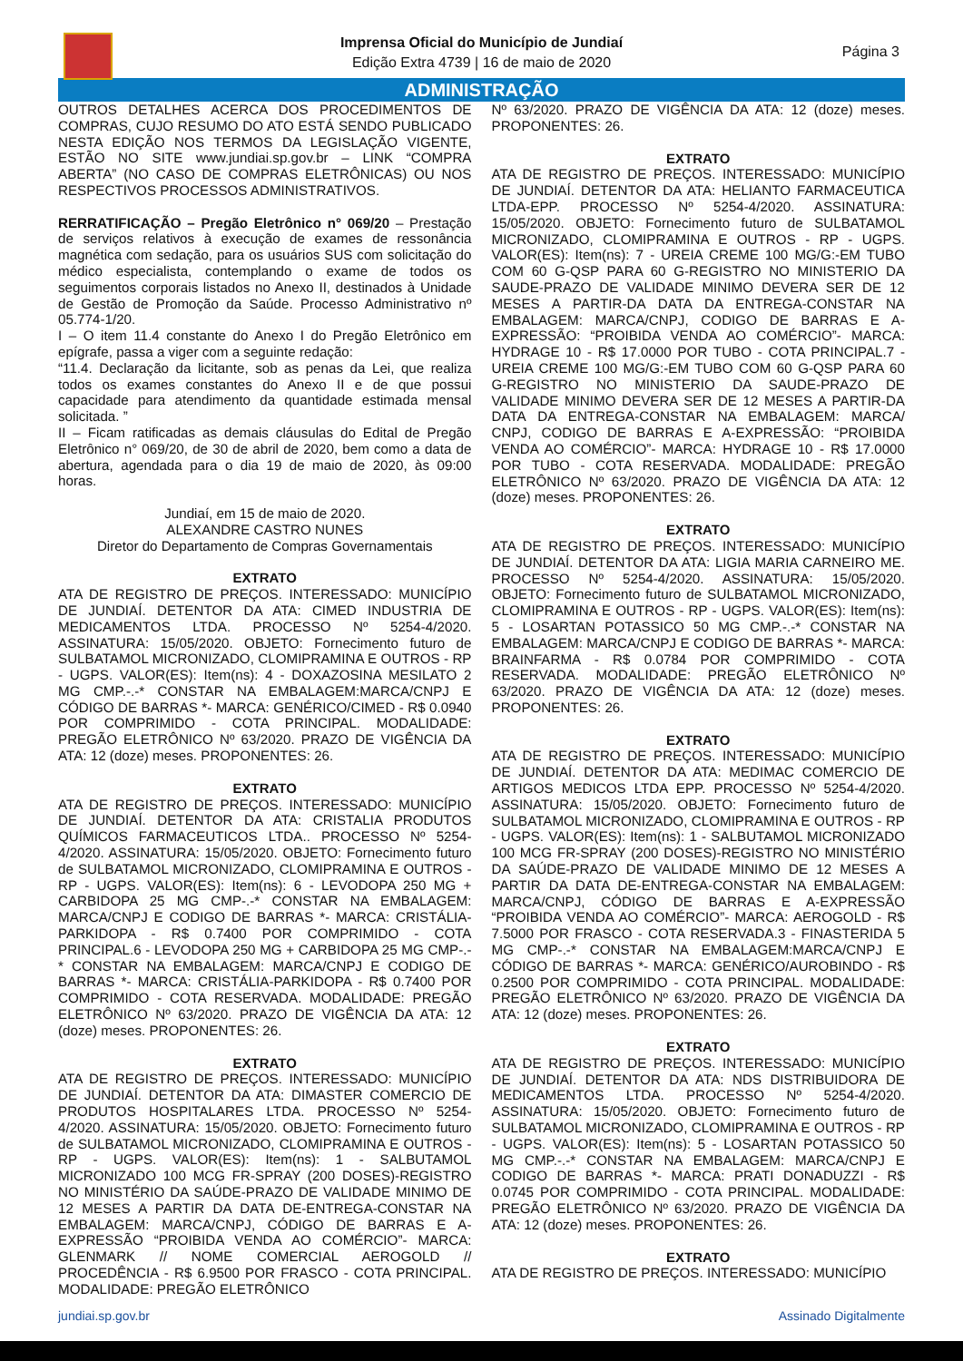Imprensa Oficial do Município de Jundiaí
Edição Extra 4739 | 16 de maio de 2020
Página 3
ADMINISTRAÇÃO
OUTROS DETALHES ACERCA DOS PROCEDIMENTOS DE COMPRAS, CUJO RESUMO DO ATO ESTÁ SENDO PUBLICADO NESTA EDIÇÃO NOS TERMOS DA LEGISLAÇÃO VIGENTE, ESTÃO NO SITE www.jundiai.sp.gov.br – LINK “COMPRA ABERTA” (NO CASO DE COMPRAS ELETRÔNICAS) OU NOS RESPECTIVOS PROCESSOS ADMINISTRATIVOS.
RERRATIFICAÇÃO – Pregão Eletrônico n° 069/20 – Prestação de serviços relativos à execução de exames de ressonância magnética com sedação, para os usuários SUS com solicitação do médico especialista, contemplando o exame de todos os seguimentos corporais listados no Anexo II, destinados à Unidade de Gestão de Promoção da Saúde. Processo Administrativo nº 05.774-1/20.
I – O item 11.4 constante do Anexo I do Pregão Eletrônico em epígrafe, passa a viger com a seguinte redação:
“11.4. Declaração da licitante, sob as penas da Lei, que realiza todos os exames constantes do Anexo II e de que possui capacidade para atendimento da quantidade estimada mensal solicitada. ”
II – Ficam ratificadas as demais cláusulas do Edital de Pregão Eletrônico n° 069/20, de 30 de abril de 2020, bem como a data de abertura, agendada para o dia 19 de maio de 2020, às 09:00 horas.
Jundiaí, em 15 de maio de 2020.
ALEXANDRE CASTRO NUNES
Diretor do Departamento de Compras Governamentais
EXTRATO
ATA DE REGISTRO DE PREÇOS. INTERESSADO: MUNICÍPIO DE JUNDIAÍ. DETENTOR DA ATA: CIMED INDUSTRIA DE MEDICAMENTOS LTDA. PROCESSO Nº 5254-4/2020. ASSINATURA: 15/05/2020. OBJETO: Fornecimento futuro de SULBATAMOL MICRONIZADO, CLOMIPRAMINA E OUTROS - RP - UGPS. VALOR(ES): Item(ns): 4 - DOXAZOSINA MESILATO 2 MG CMP.-.-* CONSTAR NA EMBALAGEM:MARCA/CNPJ E CÓDIGO DE BARRAS *- MARCA: GENÉRICO/CIMED - R$ 0.0940 POR COMPRIMIDO - COTA PRINCIPAL. MODALIDADE: PREGÃO ELETRÔNICO Nº 63/2020. PRAZO DE VIGÊNCIA DA ATA: 12 (doze) meses. PROPONENTES: 26.
EXTRATO
ATA DE REGISTRO DE PREÇOS. INTERESSADO: MUNICÍPIO DE JUNDIAÍ. DETENTOR DA ATA: CRISTALIA PRODUTOS QUÍMICOS FARMACEUTICOS LTDA.. PROCESSO Nº 5254-4/2020. ASSINATURA: 15/05/2020. OBJETO: Fornecimento futuro de SULBATAMOL MICRONIZADO, CLOMIPRAMINA E OUTROS - RP - UGPS. VALOR(ES): Item(ns): 6 - LEVODOPA 250 MG + CARBIDOPA 25 MG CMP-.-* CONSTAR NA EMBALAGEM: MARCA/CNPJ E CODIGO DE BARRAS *- MARCA: CRISTÁLIA-PARKIDOPA - R$ 0.7400 POR COMPRIMIDO - COTA PRINCIPAL.6 - LEVODOPA 250 MG + CARBIDOPA 25 MG CMP-.-* CONSTAR NA EMBALAGEM: MARCA/CNPJ E CODIGO DE BARRAS *- MARCA: CRISTÁLIA-PARKIDOPA - R$ 0.7400 POR COMPRIMIDO - COTA RESERVADA. MODALIDADE: PREGÃO ELETRÔNICO Nº 63/2020. PRAZO DE VIGÊNCIA DA ATA: 12 (doze) meses. PROPONENTES: 26.
EXTRATO
ATA DE REGISTRO DE PREÇOS. INTERESSADO: MUNICÍPIO DE JUNDIAÍ. DETENTOR DA ATA: DIMASTER COMERCIO DE PRODUTOS HOSPITALARES LTDA. PROCESSO Nº 5254-4/2020. ASSINATURA: 15/05/2020. OBJETO: Fornecimento futuro de SULBATAMOL MICRONIZADO, CLOMIPRAMINA E OUTROS - RP - UGPS. VALOR(ES): Item(ns): 1 - SALBUTAMOL MICRONIZADO 100 MCG FR-SPRAY (200 DOSES)-REGISTRO NO MINISTÉRIO DA SAÚDE-PRAZO DE VALIDADE MINIMO DE 12 MESES A PARTIR DA DATA DE-ENTREGA-CONSTAR NA EMBALAGEM: MARCA/CNPJ, CÓDIGO DE BARRAS E A-EXPRESSÃO “PROIBIDA VENDA AO COMÉRCIO”- MARCA: GLENMARK // NOME COMERCIAL AEROGOLD // PROCEDÊNCIA - R$ 6.9500 POR FRASCO - COTA PRINCIPAL. MODALIDADE: PREGÃO ELETRÔNICO
Nº 63/2020. PRAZO DE VIGÊNCIA DA ATA: 12 (doze) meses. PROPONENTES: 26.
EXTRATO
ATA DE REGISTRO DE PREÇOS. INTERESSADO: MUNICÍPIO DE JUNDIAÍ. DETENTOR DA ATA: HELIANTO FARMACEUTICA LTDA-EPP. PROCESSO Nº 5254-4/2020. ASSINATURA: 15/05/2020. OBJETO: Fornecimento futuro de SULBATAMOL MICRONIZADO, CLOMIPRAMINA E OUTROS - RP - UGPS. VALOR(ES): Item(ns): 7 - UREIA CREME 100 MG/G:-EM TUBO COM 60 G-QSP PARA 60 G-REGISTRO NO MINISTERIO DA SAUDE-PRAZO DE VALIDADE MINIMO DEVERA SER DE 12 MESES A PARTIR-DA DATA DA ENTREGA-CONSTAR NA EMBALAGEM: MARCA/CNPJ, CODIGO DE BARRAS E A-EXPRESSÃO: “PROIBIDA VENDA AO COMÉRCIO”- MARCA: HYDRAGE 10 - R$ 17.0000 POR TUBO - COTA PRINCIPAL.7 - UREIA CREME 100 MG/G:-EM TUBO COM 60 G-QSP PARA 60 G-REGISTRO NO MINISTERIO DA SAUDE-PRAZO DE VALIDADE MINIMO DEVERA SER DE 12 MESES A PARTIR-DA DATA DA ENTREGA-CONSTAR NA EMBALAGEM: MARCA/ CNPJ, CODIGO DE BARRAS E A-EXPRESSÃO: “PROIBIDA VENDA AO COMÉRCIO”- MARCA: HYDRAGE 10 - R$ 17.0000 POR TUBO - COTA RESERVADA. MODALIDADE: PREGÃO ELETRÔNICO Nº 63/2020. PRAZO DE VIGÊNCIA DA ATA: 12 (doze) meses. PROPONENTES: 26.
EXTRATO
ATA DE REGISTRO DE PREÇOS. INTERESSADO: MUNICÍPIO DE JUNDIAÍ. DETENTOR DA ATA: LIGIA MARIA CARNEIRO ME. PROCESSO Nº 5254-4/2020. ASSINATURA: 15/05/2020. OBJETO: Fornecimento futuro de SULBATAMOL MICRONIZADO, CLOMIPRAMINA E OUTROS - RP - UGPS. VALOR(ES): Item(ns): 5 - LOSARTAN POTASSICO 50 MG CMP.-.-* CONSTAR NA EMBALAGEM: MARCA/CNPJ E CODIGO DE BARRAS *- MARCA: BRAINFARMA - R$ 0.0784 POR COMPRIMIDO - COTA RESERVADA. MODALIDADE: PREGÃO ELETRÔNICO Nº 63/2020. PRAZO DE VIGÊNCIA DA ATA: 12 (doze) meses. PROPONENTES: 26.
EXTRATO
ATA DE REGISTRO DE PREÇOS. INTERESSADO: MUNICÍPIO DE JUNDIAÍ. DETENTOR DA ATA: MEDIMAC COMERCIO DE ARTIGOS MEDICOS LTDA EPP. PROCESSO Nº 5254-4/2020. ASSINATURA: 15/05/2020. OBJETO: Fornecimento futuro de SULBATAMOL MICRONIZADO, CLOMIPRAMINA E OUTROS - RP - UGPS. VALOR(ES): Item(ns): 1 - SALBUTAMOL MICRONIZADO 100 MCG FR-SPRAY (200 DOSES)-REGISTRO NO MINISTÉRIO DA SAÚDE-PRAZO DE VALIDADE MINIMO DE 12 MESES A PARTIR DA DATA DE-ENTREGA-CONSTAR NA EMBALAGEM: MARCA/CNPJ, CÓDIGO DE BARRAS E A-EXPRESSÃO “PROIBIDA VENDA AO COMÉRCIO”- MARCA: AEROGOLD - R$ 7.5000 POR FRASCO - COTA RESERVADA.3 - FINASTERIDA 5 MG CMP-.-* CONSTAR NA EMBALAGEM:MARCA/CNPJ E CÓDIGO DE BARRAS *- MARCA: GENÉRICO/AUROBINDO - R$ 0.2500 POR COMPRIMIDO - COTA PRINCIPAL. MODALIDADE: PREGÃO ELETRÔNICO Nº 63/2020. PRAZO DE VIGÊNCIA DA ATA: 12 (doze) meses. PROPONENTES: 26.
EXTRATO
ATA DE REGISTRO DE PREÇOS. INTERESSADO: MUNICÍPIO DE JUNDIAÍ. DETENTOR DA ATA: NDS DISTRIBUIDORA DE MEDICAMENTOS LTDA. PROCESSO Nº 5254-4/2020. ASSINATURA: 15/05/2020. OBJETO: Fornecimento futuro de SULBATAMOL MICRONIZADO, CLOMIPRAMINA E OUTROS - RP - UGPS. VALOR(ES): Item(ns): 5 - LOSARTAN POTASSICO 50 MG CMP.-.-* CONSTAR NA EMBALAGEM: MARCA/CNPJ E CODIGO DE BARRAS *- MARCA: PRATI DONADUZZI - R$ 0.0745 POR COMPRIMIDO - COTA PRINCIPAL. MODALIDADE: PREGÃO ELETRÔNICO Nº 63/2020. PRAZO DE VIGÊNCIA DA ATA: 12 (doze) meses. PROPONENTES: 26.
EXTRATO
ATA DE REGISTRO DE PREÇOS. INTERESSADO: MUNICÍPIO
jundiai.sp.gov.br Assinado Digitalmente